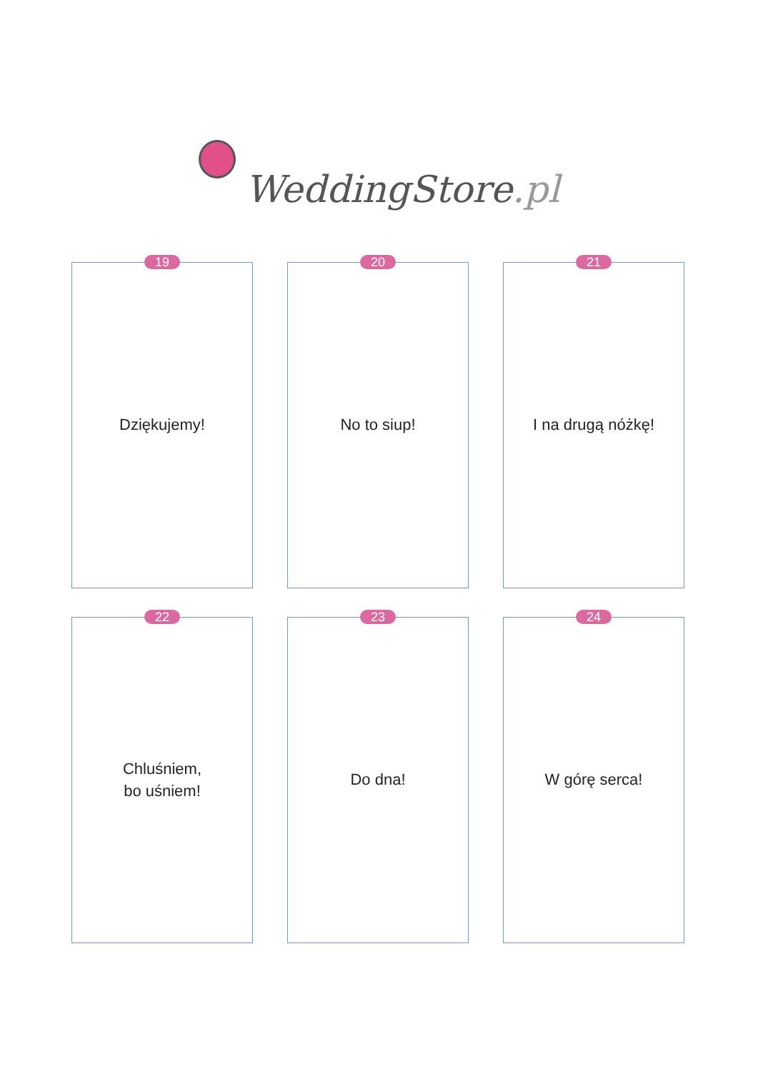WeddingStore.pl
19
Dziękujemy!
20
No to siup!
21
I na drugą nóżkę!
22
Chluśniem,
bo uśniem!
23
Do dna!
24
W górę serca!